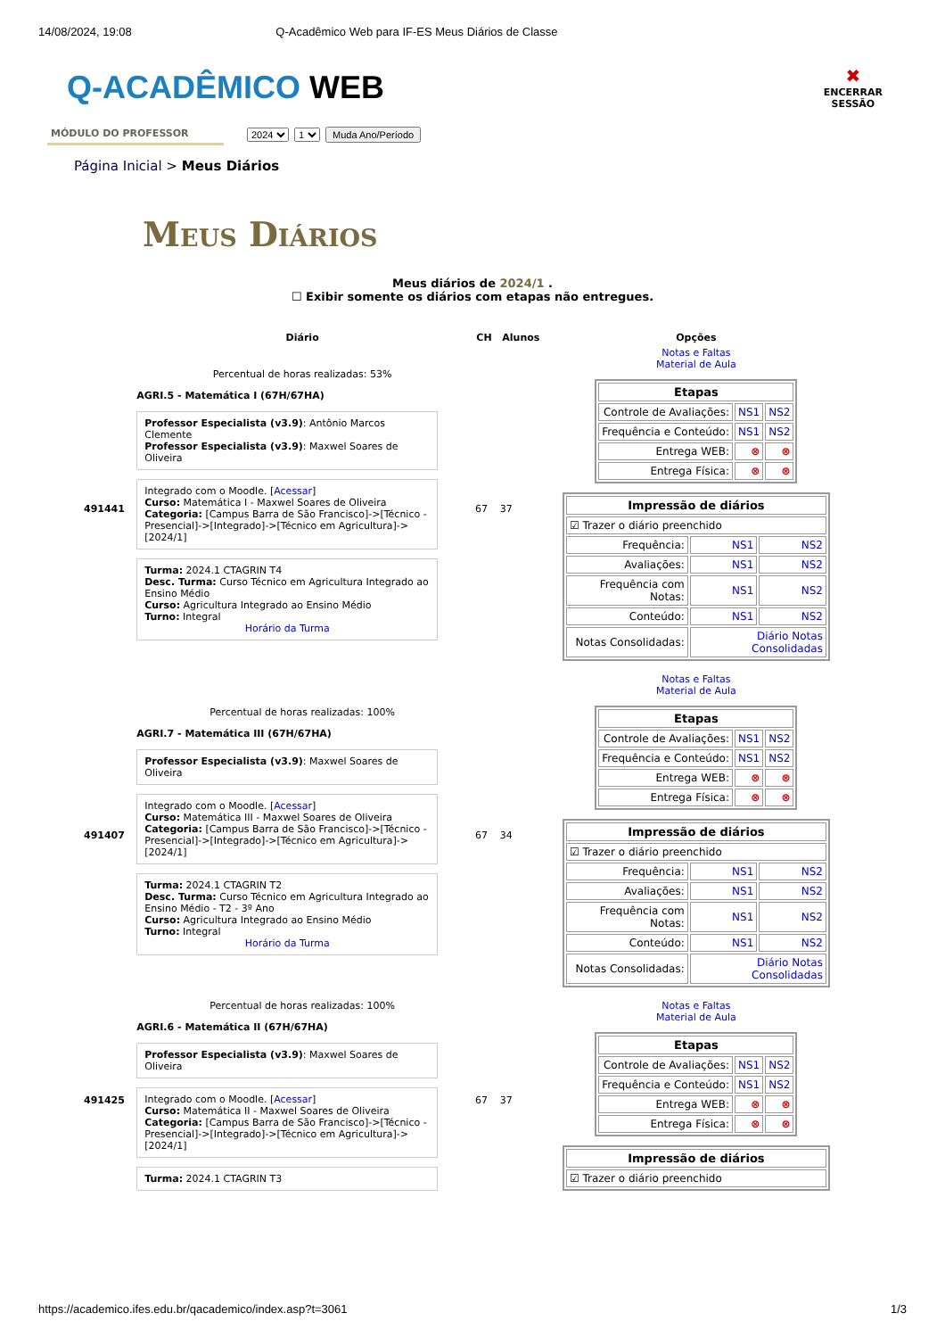14/08/2024, 19:08 Q-Acadêmico Web para IF-ES Meus Diários de Classe
Q-ACADÊMICO WEB
✖
ENCERRAR
SESSÃO
MÓDULO DO PROFESSOR
2024 1 Muda Ano/Período
Página Inicial > Meus Diários
Meus Diários
Meus diários de 2024/1 .
☐ Exibir somente os diários com etapas não entregues.
| | Diário | CH | Alunos | Opções |
| --- | --- | --- | --- | --- |
| 491441 | Percentual de horas realizadas: 53% AGRI.5 - Matemática I (67H/67HA) Professor Especialista (v3.9) : Antônio Marcos Clemente Professor Especialista (v3.9) : Maxwel Soares de Oliveira Integrado com o Moodle. [ Acessar ] Curso: Matemática I - Maxwel Soares de Oliveira Categoria: [Campus Barra de São Francisco]->[Técnico - Presencial]->[Integrado]->[Técnico em Agricultura]->[2024/1] Turma: 2024.1 CTAGRIN T4 Desc. Turma: Curso Técnico em Agricultura Integrado ao Ensino Médio Curso: Agricultura Integrado ao Ensino Médio Turno: Integral Horário da Turma | 67 | 37 | Notas e Faltas Material de Aula / Etapas / / / / --- / --- / --- / / Controle de Avaliações: / NS1 / NS2 / / Frequência e Conteúdo: / NS1 / NS2 / / Entrega WEB: / ⊗ / ⊗ / / Entrega Física: / ⊗ / ⊗ / / Impressão de diários / / / / --- / --- / --- / / ☑ Trazer o diário preenchido / / / / Frequência: / NS1 / NS2 / / Avaliações: / NS1 / NS2 / / Frequência com Notas: / NS1 / NS2 / / Conteúdo: / NS1 / NS2 / / Notas Consolidadas: / Diário Notas Consolidadas / / |
| 491407 | Percentual de horas realizadas: 100% AGRI.7 - Matemática III (67H/67HA) Professor Especialista (v3.9) : Maxwel Soares de Oliveira Integrado com o Moodle. [ Acessar ] Curso: Matemática III - Maxwel Soares de Oliveira Categoria: [Campus Barra de São Francisco]->[Técnico - Presencial]->[Integrado]->[Técnico em Agricultura]->[2024/1] Turma: 2024.1 CTAGRIN T2 Desc. Turma: Curso Técnico em Agricultura Integrado ao Ensino Médio - T2 - 3º Ano Curso: Agricultura Integrado ao Ensino Médio Turno: Integral Horário da Turma | 67 | 34 | Notas e Faltas Material de Aula / Etapas / / / / --- / --- / --- / / Controle de Avaliações: / NS1 / NS2 / / Frequência e Conteúdo: / NS1 / NS2 / / Entrega WEB: / ⊗ / ⊗ / / Entrega Física: / ⊗ / ⊗ / / Impressão de diários / / / / --- / --- / --- / / ☑ Trazer o diário preenchido / / / / Frequência: / NS1 / NS2 / / Avaliações: / NS1 / NS2 / / Frequência com Notas: / NS1 / NS2 / / Conteúdo: / NS1 / NS2 / / Notas Consolidadas: / Diário Notas Consolidadas / / |
| 491425 | Percentual de horas realizadas: 100% AGRI.6 - Matemática II (67H/67HA) Professor Especialista (v3.9) : Maxwel Soares de Oliveira Integrado com o Moodle. [ Acessar ] Curso: Matemática II - Maxwel Soares de Oliveira Categoria: [Campus Barra de São Francisco]->[Técnico - Presencial]->[Integrado]->[Técnico em Agricultura]->[2024/1] Turma: 2024.1 CTAGRIN T3 | 67 | 37 | Notas e Faltas Material de Aula / Etapas / / / / --- / --- / --- / / Controle de Avaliações: / NS1 / NS2 / / Frequência e Conteúdo: / NS1 / NS2 / / Entrega WEB: / ⊗ / ⊗ / / Entrega Física: / ⊗ / ⊗ / / Impressão de diários / / --- / / ☑ Trazer o diário preenchido / |
https://academico.ifes.edu.br/qacademico/index.asp?t=3061 1/3